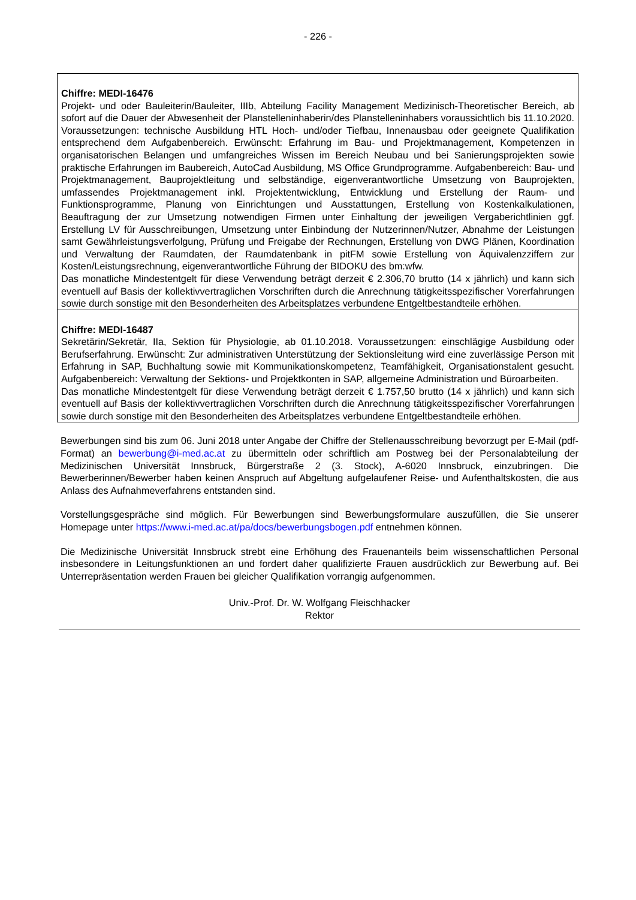- 226 -
Chiffre: MEDI-16476
Projekt- und oder Bauleiterin/Bauleiter, IIIb, Abteilung Facility Management Medizinisch-Theoretischer Bereich, ab sofort auf die Dauer der Abwesenheit der Planstelleninhaberin/des Planstelleninhabers voraussichtlich bis 11.10.2020. Voraussetzungen: technische Ausbildung HTL Hoch- und/oder Tiefbau, Innenausbau oder geeignete Qualifikation entsprechend dem Aufgabenbereich. Erwünscht: Erfahrung im Bau- und Projektmanagement, Kompetenzen in organisatorischen Belangen und umfangreiches Wissen im Bereich Neubau und bei Sanierungsprojekten sowie praktische Erfahrungen im Baubereich, AutoCad Ausbildung, MS Office Grundprogramme. Aufgabenbereich: Bau- und Projektmanagement, Bauprojektleitung und selbständige, eigenverantwortliche Umsetzung von Bauprojekten, umfassendes Projektmanagement inkl. Projektentwicklung, Entwicklung und Erstellung der Raum- und Funktionsprogramme, Planung von Einrichtungen und Ausstattungen, Erstellung von Kostenkalkulationen, Beauftragung der zur Umsetzung notwendigen Firmen unter Einhaltung der jeweiligen Vergaberichtlinien ggf. Erstellung LV für Ausschreibungen, Umsetzung unter Einbindung der Nutzerinnen/Nutzer, Abnahme der Leistungen samt Gewährleistungsverfolgung, Prüfung und Freigabe der Rechnungen, Erstellung von DWG Plänen, Koordination und Verwaltung der Raumdaten, der Raumdatenbank in pitFM sowie Erstellung von Äquivalenzziffern zur Kosten/Leistungsrechnung, eigenverantwortliche Führung der BIDOKU des bm:wfw.
Das monatliche Mindestentgelt für diese Verwendung beträgt derzeit € 2.306,70 brutto (14 x jährlich) und kann sich eventuell auf Basis der kollektivvertraglichen Vorschriften durch die Anrechnung tätigkeitsspezifischer Vorerfahrungen sowie durch sonstige mit den Besonderheiten des Arbeitsplatzes verbundene Entgeltbestandteile erhöhen.
Chiffre: MEDI-16487
Sekretärin/Sekretär, IIa, Sektion für Physiologie, ab 01.10.2018. Voraussetzungen: einschlägige Ausbildung oder Berufserfahrung. Erwünscht: Zur administrativen Unterstützung der Sektionsleitung wird eine zuverlässige Person mit Erfahrung in SAP, Buchhaltung sowie mit Kommunikationskompetenz, Teamfähigkeit, Organisationstalent gesucht. Aufgabenbereich: Verwaltung der Sektions- und Projektkonten in SAP, allgemeine Administration und Büroarbeiten.
Das monatliche Mindestentgelt für diese Verwendung beträgt derzeit € 1.757,50 brutto (14 x jährlich) und kann sich eventuell auf Basis der kollektivvertraglichen Vorschriften durch die Anrechnung tätigkeitsspezifischer Vorerfahrungen sowie durch sonstige mit den Besonderheiten des Arbeitsplatzes verbundene Entgeltbestandteile erhöhen.
Bewerbungen sind bis zum 06. Juni 2018 unter Angabe der Chiffre der Stellenausschreibung bevorzugt per E-Mail (pdf-Format) an bewerbung@i-med.ac.at zu übermitteln oder schriftlich am Postweg bei der Personalabteilung der Medizinischen Universität Innsbruck, Bürgerstraße 2 (3. Stock), A-6020 Innsbruck, einzubringen. Die Bewerberinnen/Bewerber haben keinen Anspruch auf Abgeltung aufgelaufener Reise- und Aufenthaltskosten, die aus Anlass des Aufnahmeverfahrens entstanden sind.
Vorstellungsgespräche sind möglich. Für Bewerbungen sind Bewerbungsformulare auszufüllen, die Sie unserer Homepage unter https://www.i-med.ac.at/pa/docs/bewerbungsbogen.pdf entnehmen können.
Die Medizinische Universität Innsbruck strebt eine Erhöhung des Frauenanteils beim wissenschaftlichen Personal insbesondere in Leitungsfunktionen an und fordert daher qualifizierte Frauen ausdrücklich zur Bewerbung auf. Bei Unterrepräsentation werden Frauen bei gleicher Qualifikation vorrangig aufgenommen.
Univ.-Prof. Dr. W. Wolfgang Fleischhacker
Rektor